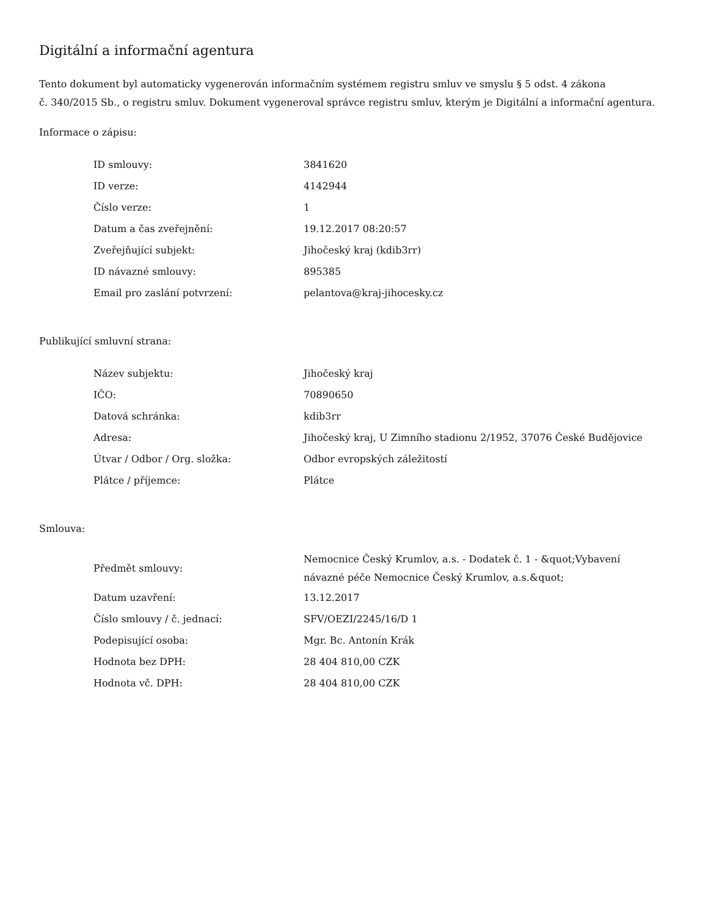Digitální a informační agentura
Tento dokument byl automaticky vygenerován informačním systémem registru smluv ve smyslu § 5 odst. 4 zákona
č. 340/2015 Sb., o registru smluv. Dokument vygeneroval správce registru smluv, kterým je Digitální a informační agentura.
Informace o zápisu:
| ID smlouvy: | 3841620 |
| ID verze: | 4142944 |
| Číslo verze: | 1 |
| Datum a čas zveřejnění: | 19.12.2017 08:20:57 |
| Zveřejňující subjekt: | Jihočeský kraj (kdib3rr) |
| ID návazné smlouvy: | 895385 |
| Email pro zaslání potvrzení: | pelantova@kraj-jihocesky.cz |
Publikující smluvní strana:
| Název subjektu: | Jihočeský kraj |
| IČO: | 70890650 |
| Datová schránka: | kdib3rr |
| Adresa: | Jihočeský kraj, U Zimního stadionu 2/1952, 37076 České Budějovice |
| Útvar / Odbor / Org. složka: | Odbor evropských záležitostí |
| Plátce / příjemce: | Plátce |
Smlouva:
| Předmět smlouvy: | Nemocnice Český Krumlov, a.s. - Dodatek č. 1 - &quot;Vybavení návazné péče Nemocnice Český Krumlov, a.s.&quot; |
| Datum uzavření: | 13.12.2017 |
| Číslo smlouvy / č. jednací: | SFV/OEZI/2245/16/D 1 |
| Podepisující osoba: | Mgr. Bc. Antonín Krák |
| Hodnota bez DPH: | 28 404 810,00 CZK |
| Hodnota vč. DPH: | 28 404 810,00 CZK |